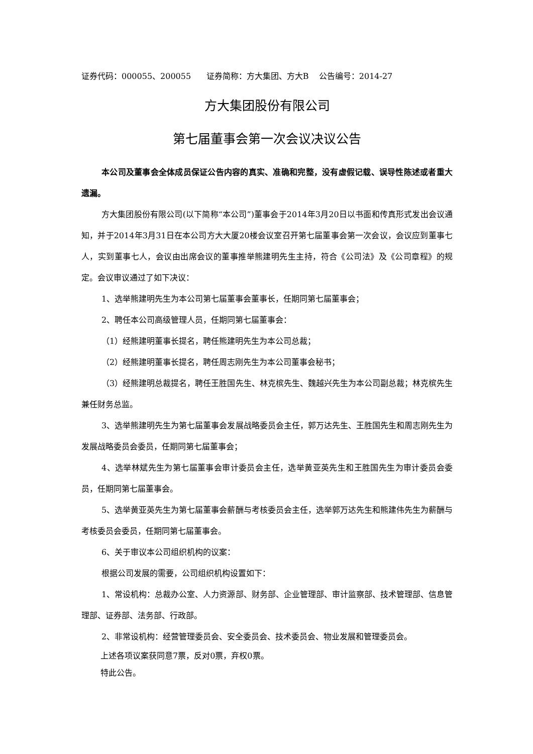证券代码：000055、200055 证券简称：方大集团、方大B 公告编号：2014-27
方大集团股份有限公司
第七届董事会第一次会议决议公告
本公司及董事会全体成员保证公告内容的真实、准确和完整，没有虚假记载、误导性陈述或者重大遗漏。
方大集团股份有限公司(以下简称“本公司”)董事会于2014年3月20日以书面和传真形式发出会议通知，并于2014年3月31日在本公司方大大厦20楼会议室召开第七届董事会第一次会议，会议应到董事七人，实到董事七人，会议由出席会议的董事推举熊建明先生主持，符合《公司法》及《公司章程》的规定。会议审议通过了如下决议：
1、选举熊建明先生为本公司第七届董事会董事长，任期同第七届董事会；
2、聘任本公司高级管理人员，任期同第七届董事会：
（1）经熊建明董事长提名，聘任熊建明先生为本公司总裁；
（2）经熊建明董事长提名，聘任周志刚先生为本公司董事会秘书；
（3）经熊建明总裁提名，聘任王胜国先生、林克槟先生、魏越兴先生为本公司副总裁；林克槟先生兼任财务总监。
3、选举熊建明先生为第七届董事会发展战略委员会主任，郭万达先生、王胜国先生和周志刚先生为发展战略委员会委员，任期同第七届董事会；
4、选举林斌先生为第七届董事会审计委员会主任，选举黄亚英先生和王胜国先生为审计委员会委员，任期同第七届董事会。
5、选举黄亚英先生为第七届董事会薪酬与考核委员会主任，选举郭万达先生和熊建伟先生为薪酬与考核委员会委员，任期同第七届董事会。
6、关于审议本公司组织机构的议案：
根据公司发展的需要，公司组织机构设置如下：
1、常设机构：总裁办公室、人力资源部、财务部、企业管理部、审计监察部、技术管理部、信息管理部、证券部、法务部、行政部。
2、非常设机构：经营管理委员会、安全委员会、技术委员会、物业发展和管理委员会。
上述各项议案获同意7票，反对0票，弃权0票。
特此公告。